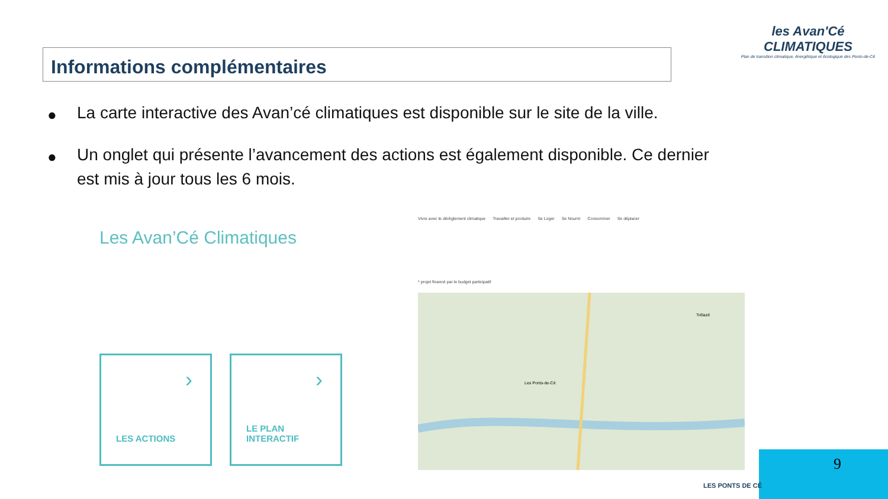Informations complémentaires
les Avan'Cé CLIMATIQUES
Plan de transition climatique, énergétique et écologique des Ponts-de-Cé
● La carte interactive des Avan’cé climatiques est disponible sur le site de la ville.
● Un onglet qui présente l’avancement des actions est également disponible. Ce dernier est mis à jour tous les 6 mois.
Les Avan’Cé Climatiques
›
LES ACTIONS
›
LE PLAN
INTERACTIF
Vivre avec le dérèglement climatique Travailler et produire Se Loger Se Nourrir Consommer Se déplacer
* projet financé par le budget participatif
Les Ponts-de-Cé
Trélazé
9
LES PONTS DE CÉ